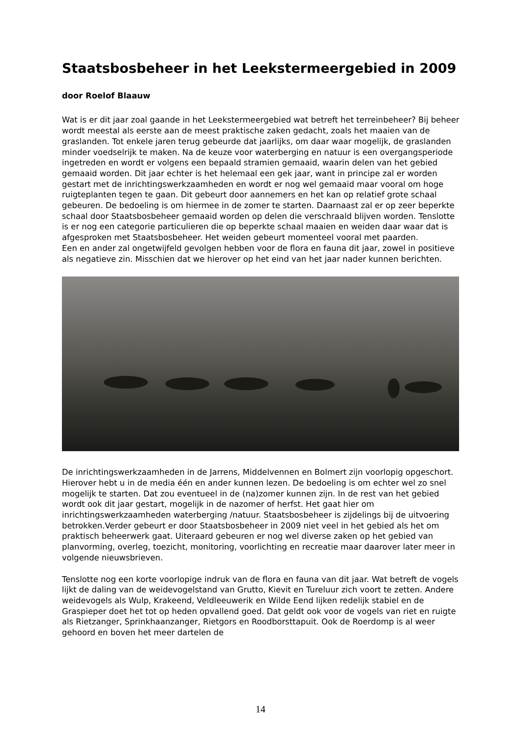Staatsbosbeheer in het Leekstermeergebied in 2009
door Roelof Blaauw
Wat is er dit jaar zoal gaande in het Leekstermeergebied wat betreft het terreinbeheer? Bij beheer wordt meestal als eerste aan de meest praktische zaken gedacht, zoals het maaien van de graslanden. Tot enkele jaren terug gebeurde dat jaarlijks, om daar waar mogelijk, de graslanden minder voedselrijk te maken. Na de keuze voor waterberging en natuur is een overgangsperiode ingetreden en wordt er volgens een bepaald stramien gemaaid, waarin delen van het gebied gemaaid worden. Dit jaar echter is het helemaal een gek jaar, want in principe zal er worden gestart met de inrichtingswerkzaamheden en wordt er nog wel gemaaid maar vooral om hoge ruigteplanten tegen te gaan. Dit gebeurt door aannemers en het kan op relatief grote schaal gebeuren. De bedoeling is om hiermee in de zomer te starten. Daarnaast zal er op zeer beperkte schaal door Staatsbosbeheer gemaaid worden op delen die verschraald blijven worden. Tenslotte is er nog een categorie particulieren die op beperkte schaal maaien en weiden daar waar dat is afgesproken met Staatsbosbeheer. Het weiden gebeurt momenteel vooral met paarden.
Een en ander zal ongetwijfeld gevolgen hebben voor de flora en fauna dit jaar, zowel in positieve als negatieve zin. Misschien dat we hierover op het eind van het jaar nader kunnen berichten.
De inrichtingswerkzaamheden in de Jarrens, Middelvennen en Bolmert zijn voorlopig opgeschort. Hierover hebt u in de media één en ander kunnen lezen. De bedoeling is om echter wel zo snel mogelijk te starten. Dat zou eventueel in de (na)zomer kunnen zijn. In de rest van het gebied wordt ook dit jaar gestart, mogelijk in de nazomer of herfst. Het gaat hier om inrichtingswerkzaamheden waterberging /natuur. Staatsbosbeheer is zijdelings bij de uitvoering betrokken.Verder gebeurt er door Staatsbosbeheer in 2009 niet veel in het gebied als het om praktisch beheerwerk gaat. Uiteraard gebeuren er nog wel diverse zaken op het gebied van planvorming, overleg, toezicht, monitoring, voorlichting en recreatie maar daarover later meer in volgende nieuwsbrieven.
Tenslotte nog een korte voorlopige indruk van de flora en fauna van dit jaar. Wat betreft de vogels lijkt de daling van de weidevogelstand van Grutto, Kievit en Tureluur zich voort te zetten. Andere weidevogels als Wulp, Krakeend, Veldleeuwerik en Wilde Eend lijken redelijk stabiel en de Graspieper doet het tot op heden opvallend goed. Dat geldt ook voor de vogels van riet en ruigte als Rietzanger, Sprinkhaanzanger, Rietgors en Roodborsttapuit. Ook de Roerdomp is al weer gehoord en boven het meer dartelen de
14